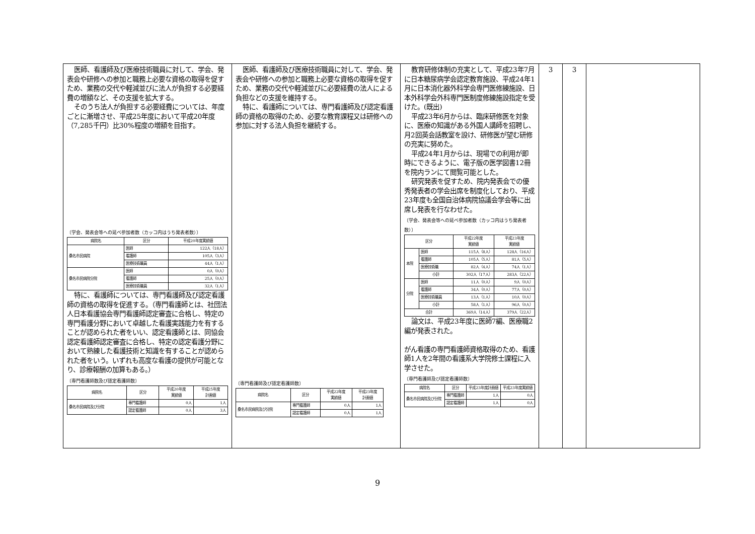| 医師、看護師及び医療技術職員に対して、学会、発表会や研修への参加と職務上必要な資格の取得を促すため、業務の交代や軽減並びに法人が負担する必要経費の増額など、その支援を拡大する。 そのうち法人が負担する必要経費については、年度ごとに漸増させ、平成25年度において平成20年度（7,285千円）比30%程度の増額を目指す。 〔学会、発表会等への延べ参加者数（カッコ内はうち発表者数）〕 / 病院名 / 区分 / 平成20年度実績値 / / --- / --- / --- / / 桑名市民病院 / 医師 / 122人（18人） / / / 看護師 / 105人（3人） / / / 医療技術職員 / 44人（1人） / / 桑名市民病院分院 / 医師 / 0人（0人） / / / 看護師 / 25人（0人） / / / 医療技術職員 / 32人（1人） / 特に、看護師については、専門看護師及び認定看護師の資格の取得を促進する。（専門看護師とは、社団法人日本看護協会専門看護師認定審査に合格し、特定の専門看護分野において卓越した看護実践能力を有することが認められた者をいい、認定看護師とは、同協会認定看護師認定審査に合格し、特定の認定看護分野において熟練した看護技術と知識を有することが認められた者をいう。いずれも高度な看護の提供が可能となり、診療報酬の加算もある。） 〔専門看護師数及び認定看護師数〕 / 病院名 / 区分 / 平成20年度 実績値 / 平成25年度 計画値 / / --- / --- / --- / --- / / 桑名市民病院及び分院 / 専門看護師 / 0人 / 1人 / / / 認定看護師 / 0人 / 3人 / | 医師、看護師及び医療技術職員に対して、学会、発表会や研修への参加と職務上必要な資格の取得を促すため、業務の交代や軽減並びに必要経費の法人による負担などの支援を維持する。 特に、看護師については、専門看護師及び認定看護師の資格の取得のため、必要な教育課程又は研修への参加に対する法人負担を継続する。 〔専門看護師及び認定看護師数〕 / 病院名 / 区分 / 平成22年度 実績値 / 平成23年度 計画値 / / --- / --- / --- / --- / / 桑名市民病院及び分院 / 専門看護師 / 0人 / 1人 / / / 認定看護師 / 0人 / 1人 / | 教育研修体制の充実として、平成23年7月に日本糖尿病学会認定教育施設、平成24年1月に日本消化器外科学会専門医修練施設、日本外科学会外科専門医制度修練施設指定を受けた。(既出) 平成23年6月からは、臨床研修医を対象に、医療の知識がある外国人講師を招聘し、月2回英会話教室を設け、研修医が望む研修の充実に努めた。 平成24年1月からは、現場での利用が即時にできるように、電子版の医学図書12冊を院内ランにて閲覧可能とした。 研究発表を促すため、院内発表会での優秀発表者の学会出席を制度化しており、平成23年度も全国自治体病院協議会学会等に出席し発表を行なわせた。 〔学会、発表会等への延べ参加者数（カッコ内はうち発表者数）〕 / 区分 / / 平成22年度 実績値 / 平成23年度 実績値 / / --- / --- / --- / --- / / 本院 / 医師 / 115人（8人） / 128人（16人） / / / 看護師 / 105人（5人） / 81人（5人） / / / 医療技術職 / 82人（4人） / 74人（1人） / / / 小計 / 302人（17人） / 283人（22人） / / 分院 / 医師 / 11人（0人） / 9人（0人） / / / 看護師 / 34人（0人） / 77人（0人） / / / 医療技術職員 / 13人（1人） / 10人（0人） / / / 小計 / 58人（1人） / 96人（0人） / / 合計 / / 369人（14人） / 379人（22人） / 論文は、平成23年度に医師7編、医療職2編が発表された。 がん看護の専門看護師資格取得のため、看護師1人を2年間の看護系大学院修士課程に入学させた。 〔専門看護師及び認定看護師数〕 / 病院名 / 区分 / 平成23年度計画値 / 平成23年度実績値 / / --- / --- / --- / --- / / 桑名市民病院及び分院 / 専門看護師 / 1人 / 0人 / / / 認定看護師 / 1人 / 0人 / | 3 | 3 | |
9